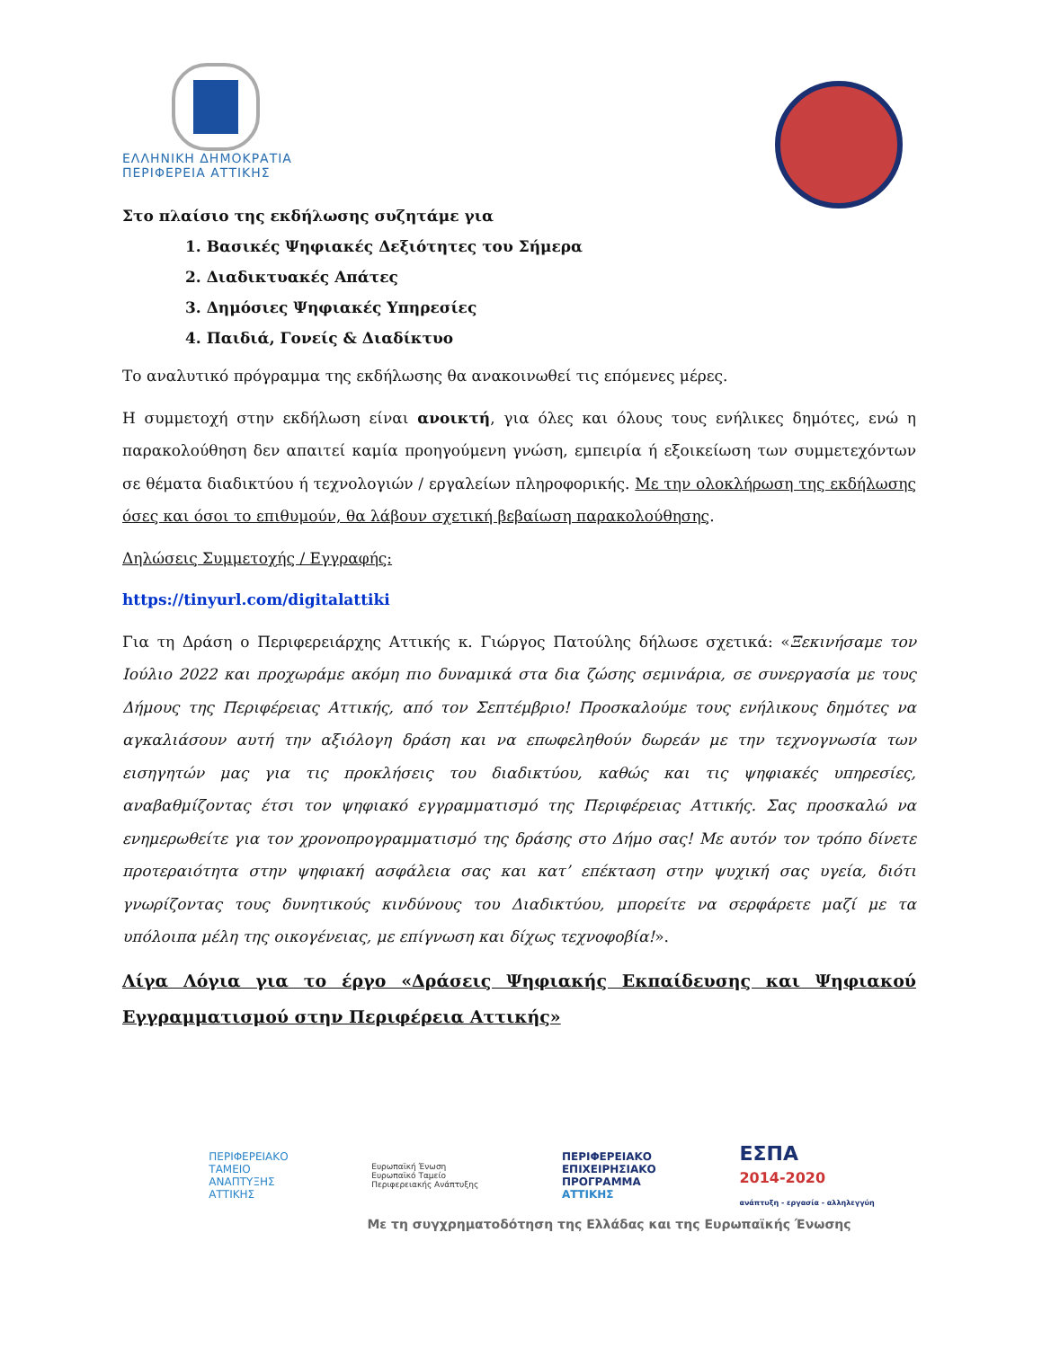ΕΛΛΗΝΙΚΗ ΔΗΜΟΚΡΑΤΙΑ
ΠΕΡΙΦΕΡΕΙΑ ΑΤΤΙΚΗΣ
Στο πλαίσιο της εκδήλωσης συζητάμε για
1. Βασικές Ψηφιακές Δεξιότητες του Σήμερα
2. Διαδικτυακές Απάτες
3. Δημόσιες Ψηφιακές Υπηρεσίες
4. Παιδιά, Γονείς & Διαδίκτυο
Το αναλυτικό πρόγραμμα της εκδήλωσης θα ανακοινωθεί τις επόμενες μέρες.
Η συμμετοχή στην εκδήλωση είναι ανοικτή, για όλες και όλους τους ενήλικες δημότες, ενώ η παρακολούθηση δεν απαιτεί καμία προηγούμενη γνώση, εμπειρία ή εξοικείωση των συμμετεχόντων σε θέματα διαδικτύου ή τεχνολογιών / εργαλείων πληροφορικής. Με την ολοκλήρωση της εκδήλωσης όσες και όσοι το επιθυμούν, θα λάβουν σχετική βεβαίωση παρακολούθησης.
Δηλώσεις Συμμετοχής / Εγγραφής:
https://tinyurl.com/digitalattiki
Για τη Δράση ο Περιφερειάρχης Αττικής κ. Γιώργος Πατούλης δήλωσε σχετικά: «Ξεκινήσαμε τον Ιούλιο 2022 και προχωράμε ακόμη πιο δυναμικά στα δια ζώσης σεμινάρια, σε συνεργασία με τους Δήμους της Περιφέρειας Αττικής, από τον Σεπτέμβριο! Προσκαλούμε τους ενήλικους δημότες να αγκαλιάσουν αυτή την αξιόλογη δράση και να επωφεληθούν δωρεάν με την τεχνογνωσία των εισηγητών μας για τις προκλήσεις του διαδικτύου, καθώς και τις ψηφιακές υπηρεσίες, αναβαθμίζοντας έτσι τον ψηφιακό εγγραμματισμό της Περιφέρειας Αττικής. Σας προσκαλώ να ενημερωθείτε για τον χρονοπρογραμματισμό της δράσης στο Δήμο σας! Με αυτόν τον τρόπο δίνετε προτεραιότητα στην ψηφιακή ασφάλεια σας και κατ’ επέκταση στην ψυχική σας υγεία, διότι γνωρίζοντας τους δυνητικούς κινδύνους του Διαδικτύου, μπορείτε να σερφάρετε μαζί με τα υπόλοιπα μέλη της οικογένειας, με επίγνωση και δίχως τεχνοφοβία!».
Λίγα Λόγια για το έργο «Δράσεις Ψηφιακής Εκπαίδευσης και Ψηφιακού Εγγραμματισμού στην Περιφέρεια Αττικής»
ΠΕΡΙΦΕΡΕΙΑΚΟ
ΤΑΜΕΙΟ
ΑΝΑΠΤΥΞΗΣ
ΑΤΤΙΚΗΣ
Ευρωπαϊκή Ένωση
Ευρωπαϊκό Ταμείο
Περιφερειακής Ανάπτυξης
ΠΕΡΙΦΕΡΕΙΑΚΟ
ΕΠΙΧΕΙΡΗΣΙΑΚΟ
ΠΡΟΓΡΑΜΜΑ
ΑΤΤΙΚΗΣ
ΕΣΠΑ
2014-2020
ανάπτυξη - εργασία - αλληλεγγύη
Με τη συγχρηματοδότηση της Ελλάδας και της Ευρωπαϊκής Ένωσης